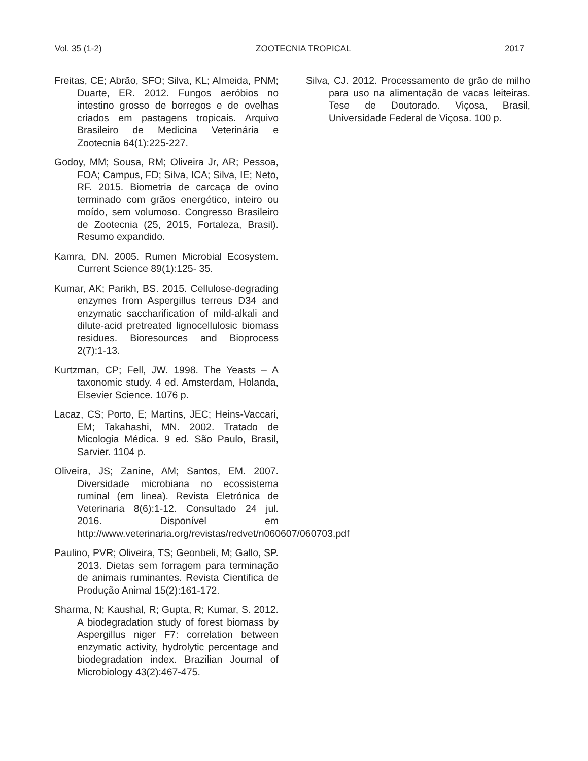Vol. 35 (1-2) ZOOTECNIA TROPICAL 2017
Freitas, CE; Abrão, SFO; Silva, KL; Almeida, PNM; Duarte, ER. 2012. Fungos aeróbios no intestino grosso de borregos e de ovelhas criados em pastagens tropicais. Arquivo Brasileiro de Medicina Veterinária e Zootecnia 64(1):225-227.
Godoy, MM; Sousa, RM; Oliveira Jr, AR; Pessoa, FOA; Campus, FD; Silva, ICA; Silva, IE; Neto, RF. 2015. Biometria de carcaça de ovino terminado com grãos energético, inteiro ou moído, sem volumoso. Congresso Brasileiro de Zootecnia (25, 2015, Fortaleza, Brasil). Resumo expandido.
Kamra, DN. 2005. Rumen Microbial Ecosystem. Current Science 89(1):125- 35.
Kumar, AK; Parikh, BS. 2015. Cellulose-degrading enzymes from Aspergillus terreus D34 and enzymatic saccharification of mild-alkali and dilute-acid pretreated lignocellulosic biomass residues. Bioresources and Bioprocess 2(7):1-13.
Kurtzman, CP; Fell, JW. 1998. The Yeasts – A taxonomic study. 4 ed. Amsterdam, Holanda, Elsevier Science. 1076 p.
Lacaz, CS; Porto, E; Martins, JEC; Heins-Vaccari, EM; Takahashi, MN. 2002. Tratado de Micologia Médica. 9 ed. São Paulo, Brasil, Sarvier. 1104 p.
Oliveira, JS; Zanine, AM; Santos, EM. 2007. Diversidade microbiana no ecossistema ruminal (em linea). Revista Eletrónica de Veterinaria 8(6):1-12. Consultado 24 jul. 2016. Disponível em http://www.veterinaria.org/revistas/redvet/n060607/060703.pdf
Paulino, PVR; Oliveira, TS; Geonbeli, M; Gallo, SP. 2013. Dietas sem forragem para terminação de animais ruminantes. Revista Cientifica de Produção Animal 15(2):161-172.
Sharma, N; Kaushal, R; Gupta, R; Kumar, S. 2012. A biodegradation study of forest biomass by Aspergillus niger F7: correlation between enzymatic activity, hydrolytic percentage and biodegradation index. Brazilian Journal of Microbiology 43(2):467-475.
Silva, CJ. 2012. Processamento de grão de milho para uso na alimentação de vacas leiteiras. Tese de Doutorado. Viçosa, Brasil, Universidade Federal de Viçosa. 100 p.